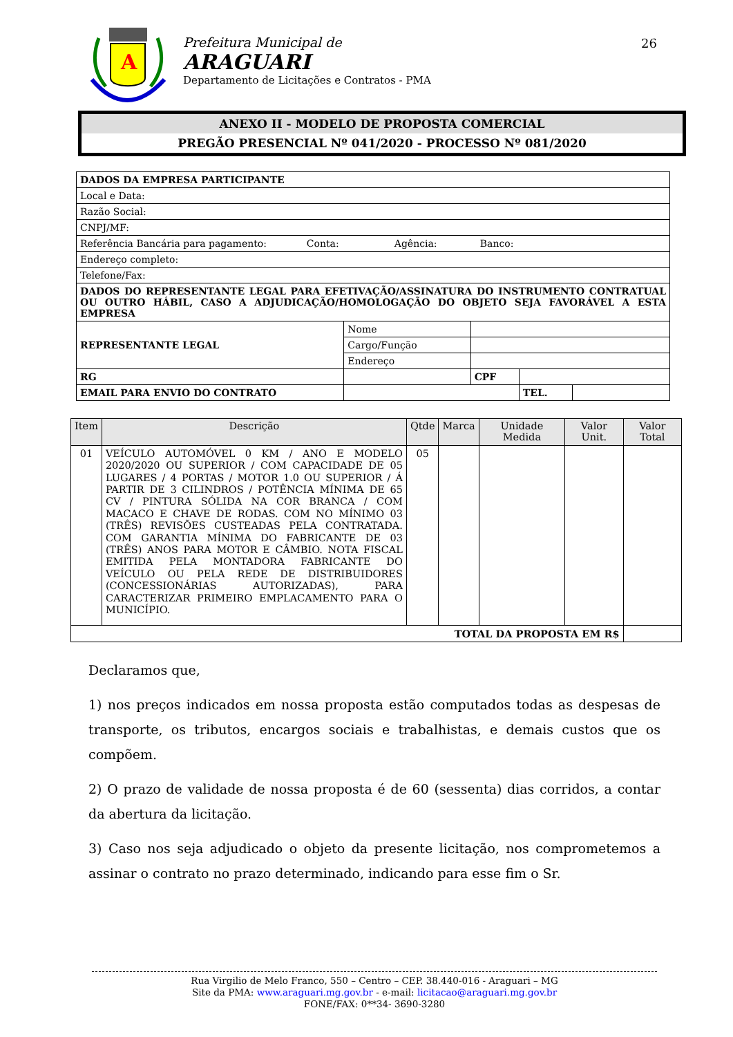A
Prefeitura Municipal de
ARAGUARI
Departamento de Licitações e Contratos - PMA
26
ANEXO II - MODELO DE PROPOSTA COMERCIAL
PREGÃO PRESENCIAL Nº 041/2020 - PROCESSO Nº 081/2020
| DADOS DA EMPRESA PARTICIPANTE | | | | | |
| Local e Data: | | | | | |
| Razão Social: | | | | | |
| CNPJ/MF: | | | | | |
| Referência Bancária para pagamento: Conta: Agência: Banco: | | | | | |
| Endereço completo: | | | | | |
| Telefone/Fax: | | | | | |
| DADOS DO REPRESENTANTE LEGAL PARA EFETIVAÇÃO/ASSINATURA DO INSTRUMENTO CONTRATUAL OU OUTRO HÁBIL, CASO A ADJUDICAÇÃO/HOMOLOGAÇÃO DO OBJETO SEJA FAVORÁVEL A ESTA EMPRESA | | | | | |
| REPRESENTANTE LEGAL | | Nome | | | |
| | | Cargo/Função | | | |
| | | Endereço | | | |
| RG | | | CPF | | |
| EMAIL PARA ENVIO DO CONTRATO | | | | TEL. | |
| Item | Descrição | Qtde | Marca | Unidade Medida | Valor Unit. | Valor Total |
| --- | --- | --- | --- | --- | --- | --- |
| 01 | VEÍCULO AUTOMÓVEL 0 KM / ANO E MODELO 2020/2020 OU SUPERIOR / COM CAPACIDADE DE 05 LUGARES / 4 PORTAS / MOTOR 1.0 OU SUPERIOR / Á PARTIR DE 3 CILINDROS / POTÊNCIA MÍNIMA DE 65 CV / PINTURA SÓLIDA NA COR BRANCA / COM MACACO E CHAVE DE RODAS. COM NO MÍNIMO 03 (TRÊS) REVISÕES CUSTEADAS PELA CONTRATADA. COM GARANTIA MÍNIMA DO FABRICANTE DE 03 (TRÊS) ANOS PARA MOTOR E CÂMBIO. NOTA FISCAL EMITIDA PELA MONTADORA FABRICANTE DO VEÍCULO OU PELA REDE DE DISTRIBUIDORES (CONCESSIONÁRIAS AUTORIZADAS), PARA CARACTERIZAR PRIMEIRO EMPLACAMENTO PARA O MUNICÍPIO. | 05 | | | | |
| TOTAL DA PROPOSTA EM R$ | | | | | | |
Declaramos que,
1) nos preços indicados em nossa proposta estão computados todas as despesas de transporte, os tributos, encargos sociais e trabalhistas, e demais custos que os compõem.
2) O prazo de validade de nossa proposta é de 60 (sessenta) dias corridos, a contar da abertura da licitação.
3) Caso nos seja adjudicado o objeto da presente licitação, nos comprometemos a assinar o contrato no prazo determinado, indicando para esse fim o Sr.
Rua Virgilio de Melo Franco, 550 – Centro – CEP. 38.440-016 - Araguari – MG
Site da PMA: www.araguari.mg.gov.br - e-mail: licitacao@araguari.mg.gov.br
FONE/FAX: 0**34- 3690-3280